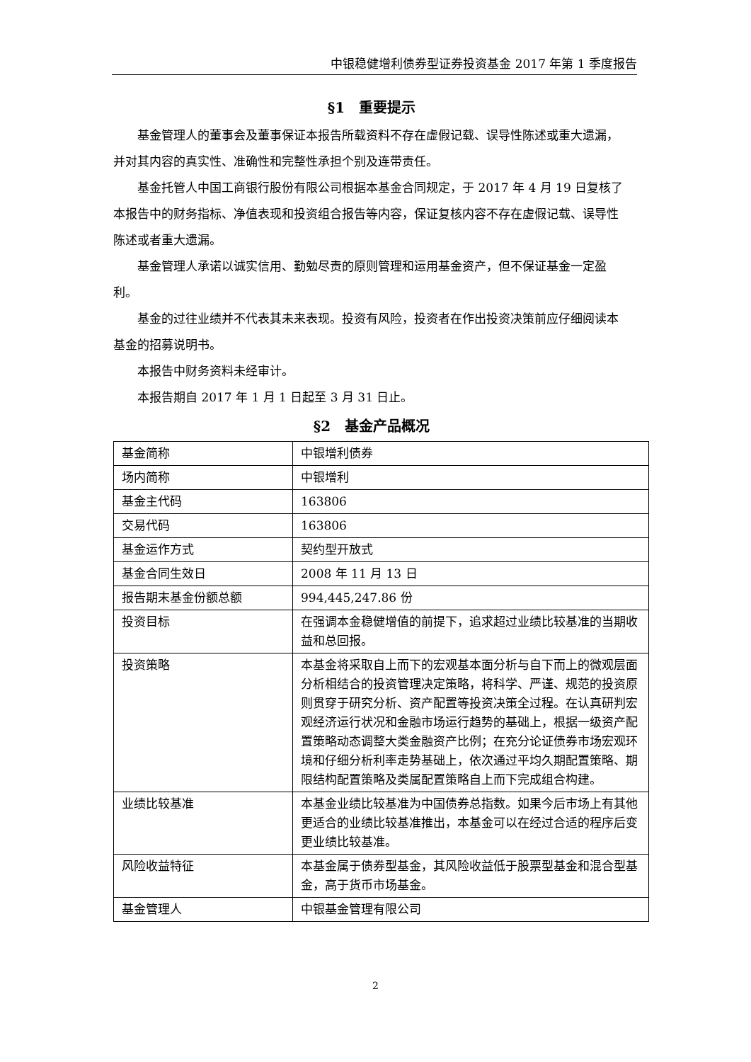中银稳健增利债券型证券投资基金 2017 年第 1 季度报告
§1　重要提示
基金管理人的董事会及董事保证本报告所载资料不存在虚假记载、误导性陈述或重大遗漏，并对其内容的真实性、准确性和完整性承担个别及连带责任。
基金托管人中国工商银行股份有限公司根据本基金合同规定，于 2017 年 4 月 19 日复核了本报告中的财务指标、净值表现和投资组合报告等内容，保证复核内容不存在虚假记载、误导性陈述或者重大遗漏。
基金管理人承诺以诚实信用、勤勉尽责的原则管理和运用基金资产，但不保证基金一定盈利。
基金的过往业绩并不代表其未来表现。投资有风险，投资者在作出投资决策前应仔细阅读本基金的招募说明书。
本报告中财务资料未经审计。
本报告期自 2017 年 1 月 1 日起至 3 月 31 日止。
§2　基金产品概况
| 基金简称 | 中银增利债券 |
| 场内简称 | 中银增利 |
| 基金主代码 | 163806 |
| 交易代码 | 163806 |
| 基金运作方式 | 契约型开放式 |
| 基金合同生效日 | 2008 年 11 月 13 日 |
| 报告期末基金份额总额 | 994,445,247.86 份 |
| 投资目标 | 在强调本金稳健增值的前提下，追求超过业绩比较基准的当期收益和总回报。 |
| 投资策略 | 本基金将采取自上而下的宏观基本面分析与自下而上的微观层面分析相结合的投资管理决定策略，将科学、严谨、规范的投资原则贯穿于研究分析、资产配置等投资决策全过程。在认真研判宏观经济运行状况和金融市场运行趋势的基础上，根据一级资产配置策略动态调整大类金融资产比例；在充分论证债券市场宏观环境和仔细分析利率走势基础上，依次通过平均久期配置策略、期限结构配置策略及类属配置策略自上而下完成组合构建。 |
| 业绩比较基准 | 本基金业绩比较基准为中国债券总指数。如果今后市场上有其他更适合的业绩比较基准推出，本基金可以在经过合适的程序后变更业绩比较基准。 |
| 风险收益特征 | 本基金属于债券型基金，其风险收益低于股票型基金和混合型基金，高于货币市场基金。 |
| 基金管理人 | 中银基金管理有限公司 |
2